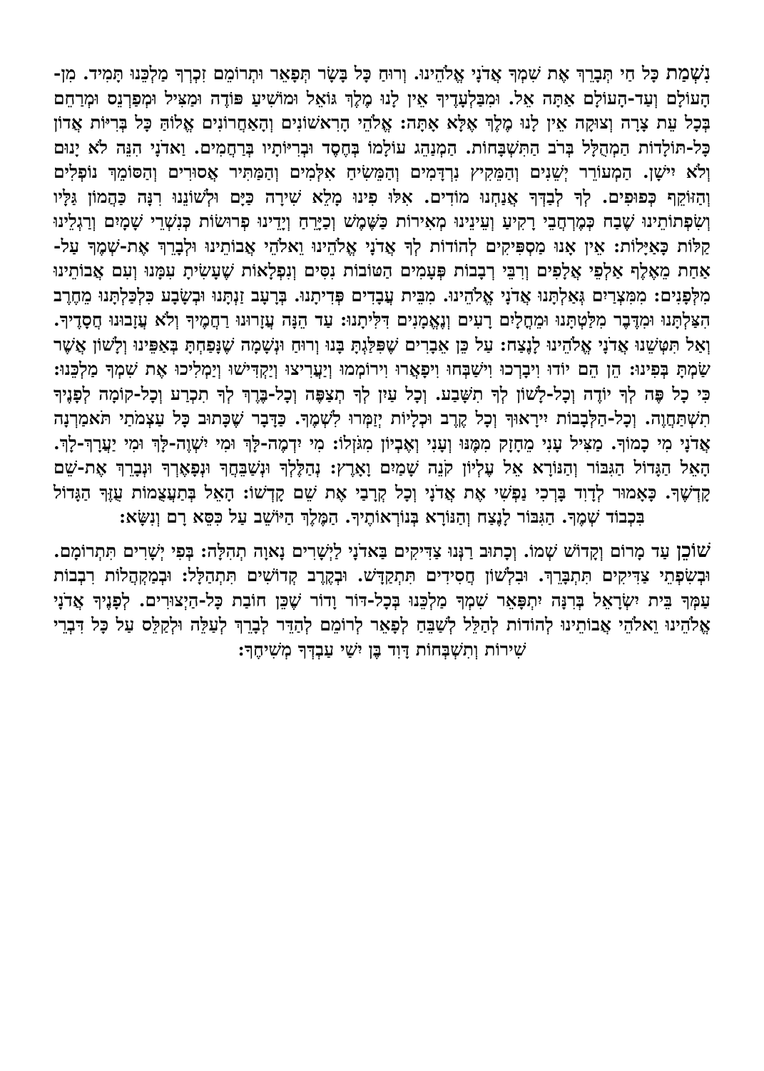נִשְׁמַת כָּל חַי תְּבָרֵךְ אֶת שִׁמְךָ אֲדֹנָי אֱלֹהֵינוּ. וְרוּחַ כָּל בָּשָׂר תְּפָאֵר וּתְרוֹמֵם זִכְרְךָ מַלְכֵּנוּ תָּמִיד. מִן-הָעוֹלָם וְעַד-הָעוֹלָם אַתָּה אֵל. וּמִבַּלְעָדֶיךָ אֵין לָנוּ מֶלֶךְ גּוֹאֵל וּמוֹשִׁיעַ פּוֹדֶה וּמַצִּיל וּמְפַרְנֵס וּמְרַחֵם בְּכָל עֵת צָרָה וְצוּקָה אֵין לָנוּ מֶלֶךְ אֶלָּא אָתָּה: אֱלֹהֵי הָרִאשׁוֹנִים וְהָאַחֲרוֹנִים אֱלוֹהַּ כָּל בְּרִיּוֹת אֲדוֹן כָּל-תּוֹלָדוֹת הַמְהֻלָּל בְּרֹב הַתִּשְׁבָּחוֹת. הַמְנַהֵג עוֹלָמוֹ בְּחֶסֶד וּבְרִיּוֹתָיו בְּרַחֲמִים. וַאדֹנָי הִנֵּה לֹא יָנוּם וְלֹא יִישָׁן. הַמְעוֹרֵר יְשֵׁנִים וְהַמֵּקִיץ נִרְדָּמִים וְהַמֵּשִׂיחַ אִלְּמִים וְהַמַּתִּיר אֲסוּרִים וְהַסּוֹמֵךְ נוֹפְלִים וְהַזּוֹקֵף כְּפוּפִים. לְךָ לְבַדְּךָ אֲנַחְנוּ מוֹדִים. אִלּוּ פִינוּ מָלֵא שִׁירָה כַּיָּם וּלְשׁוֹנֵנוּ רִנָּה כַּהֲמוֹן גַּלָּיו וְשִׂפְתוֹתֵינוּ שֶׁבַח כְּמֶרְחֲבֵי רָקִיעַ וְעֵינֵינוּ מְאִירוֹת כַּשֶּׁמֶשׁ וְכַיָּרֵחַ וְיָדֵינוּ פְרוּשׂוֹת כְּנִשְׁרֵי שָׁמָיִם וְרַגְלֵינוּ קַלּוֹת כָּאַיָּלוֹת: אֵין אָנוּ מַסְפִּיקִים לְהוֹדוֹת לְךָ אֲדֹנָי אֱלֹהֵינוּ וֵאלֹהֵי אֲבוֹתֵינוּ וּלְבָרֵךְ אֶת-שְׁמֶךָ עַל-אַחַת מֵאֶלֶף אַלְפֵי אֲלָפִים וְרִבֵּי רְבָבוֹת פְּעָמִים הַטּוֹבוֹת נִסִּים וְנִפְלָאוֹת שֶׁעָשִׂיתָ עִמָּנוּ וְעִם אֲבוֹתֵינוּ מִלְּפָנִים: מִמִּצְרַיִם גְּאַלְתָּנוּ אֲדֹנָי אֱלֹהֵינוּ. מִבֵּית עֲבָדִים פְּדִיתָנוּ. בְּרָעָב זַנְתָּנוּ וּבְשָׂבָע כִּלְכַּלְתָּנוּ מֵחֶרֶב הִצַּלְתָּנוּ וּמִדֶּבֶר מִלַּטְתָּנוּ וּמֵחֳלָיִם רָעִים וְנֶאֱמָנִים דִּלִּיתָנוּ: עַד הֵנָּה עֲזָרוּנוּ רַחֲמֶיךָ וְלֹא עֲזָבוּנוּ חֲסָדֶיךָ. וְאַל תִּטְּשֵׁנוּ אֲדֹנָי אֱלֹהֵינוּ לָנֶצַח: עַל כֵּן אֵבָרִים שֶׁפִּלַּגְתָּ בָּנוּ וְרוּחַ וּנְשָׁמָה שֶׁנָּפַחְתָּ בְּאַפֵּינוּ וְלָשׁוֹן אֲשֶׁר שַׂמְתָּ בְּפִינוּ: הֵן הֵם יוֹדוּ וִיבָרְכוּ וִישַׁבְּחוּ וִיפָאֲרוּ וִירוֹמְמוּ וְיַעֲרִיצוּ וְיַקְדִּישׁוּ וְיַמְלִיכוּ אֶת שִׁמְךָ מַלְכֵּנוּ: כִּי כָל פֶּה לְךָ יוֹדֶה וְכָל-לָשׁוֹן לְךָ תִשָּׁבַע. וְכָל עַיִן לְךָ תְצַפֶּה וְכָל-בֶּרֶךְ לְךָ תִכְרַע וְכָל-קוֹמָה לְפָנֶיךָ תִשְׁתַּחֲוֶה. וְכָל-הַלְּבָבוֹת יִירָאוּךָ וְכָל קֶרֶב וּכְלָיוֹת יְזַמְּרוּ לִשְׁמֶךָ. כַּדָּבָר שֶׁכָּתוּב כָּל עַצְמֹתַי תֹּאמַרְנָה אֲדֹנָי מִי כָמוֹךָ. מַצִּיל עָנִי מֵחָזָק מִמֶּנּוּ וְעָנִי וְאֶבְיוֹן מִגֹּזְלוֹ: מִי יִדְמֶה-לָּךְ וּמִי יִשְׁוֶה-לָּךְ וּמִי יַעֲרָךְ-לָךְ. הָאֵל הַגָּדוֹל הַגִּבּוֹר וְהַנּוֹרָא אֵל עֶלְיוֹן קֹנֵה שָׁמַיִם וָאָרֶץ: נְהַלֶּלְךָ וּנְשַׁבֵּחֲךָ וּנְפָאֶרְךָ וּנְבָרֵךְ אֶת-שֵׁם קָדְשֶׁךָ. כָּאָמוּר לְדָוִד בָּרְכִי נַפְשִׁי אֶת אֲדֹנָי וְכָל קְרָבַי אֶת שֵׁם קָדְשׁוֹ: הָאֵל בְּתַעֲצֻמוֹת עֻזֶּךָ הַגָּדוֹל בִּכְבוֹד שְׁמֶךָ. הַגִּבּוֹר לָנֶצַח וְהַנּוֹרָא בְּנוֹרְאוֹתֶיךָ. הַמֶּלֶךְ הַיּוֹשֵׁב עַל כִּסֵּא רָם וְנִשָּׂא:
שׁוֹכֵן עַד מָרוֹם וְקָדוֹשׁ שְׁמוֹ. וְכָתוּב רַנְּנוּ צַדִּיקִים בַּאדֹנָי לַיְשָׁרִים נָאוָה תְהִלָּה: בְּפִי יְשָׁרִים תִּתְרוֹמָם. וּבְשִׂפְתֵי צַדִּיקִים תִּתְבָּרֵךְ. וּבִלְשׁוֹן חֲסִידִים תִּתְקַדָּשׁ. וּבְקֶרֶב קְדוֹשִׁים תִּתְהַלָּל: וּבְמַקְהֲלוֹת רִבְבוֹת עַמְּךָ בֵּית יִשְׂרָאֵל בְּרִנָּה יִתְפָּאֵר שִׁמְךָ מַלְכֵּנוּ בְּכָל-דּוֹר וָדוֹר שֶׁכֵּן חוֹבַת כָּל-הַיְצוּרִים. לְפָנֶיךָ אֲדֹנָי אֱלֹהֵינוּ וֵאלֹהֵי אֲבוֹתֵינוּ לְהוֹדוֹת לְהַלֵּל לְשַׁבֵּחַ לְפָאֵר לְרוֹמֵם לְהַדֵּר לְבָרֵךְ לְעַלֵּה וּלְקַלֵּס עַל כָּל דִּבְרֵי שִׁירוֹת וְתִשְׁבְּחוֹת דָּוִד בֶּן יִשַׁי עַבְדְּךָ מְשִׁיחֶךָ: